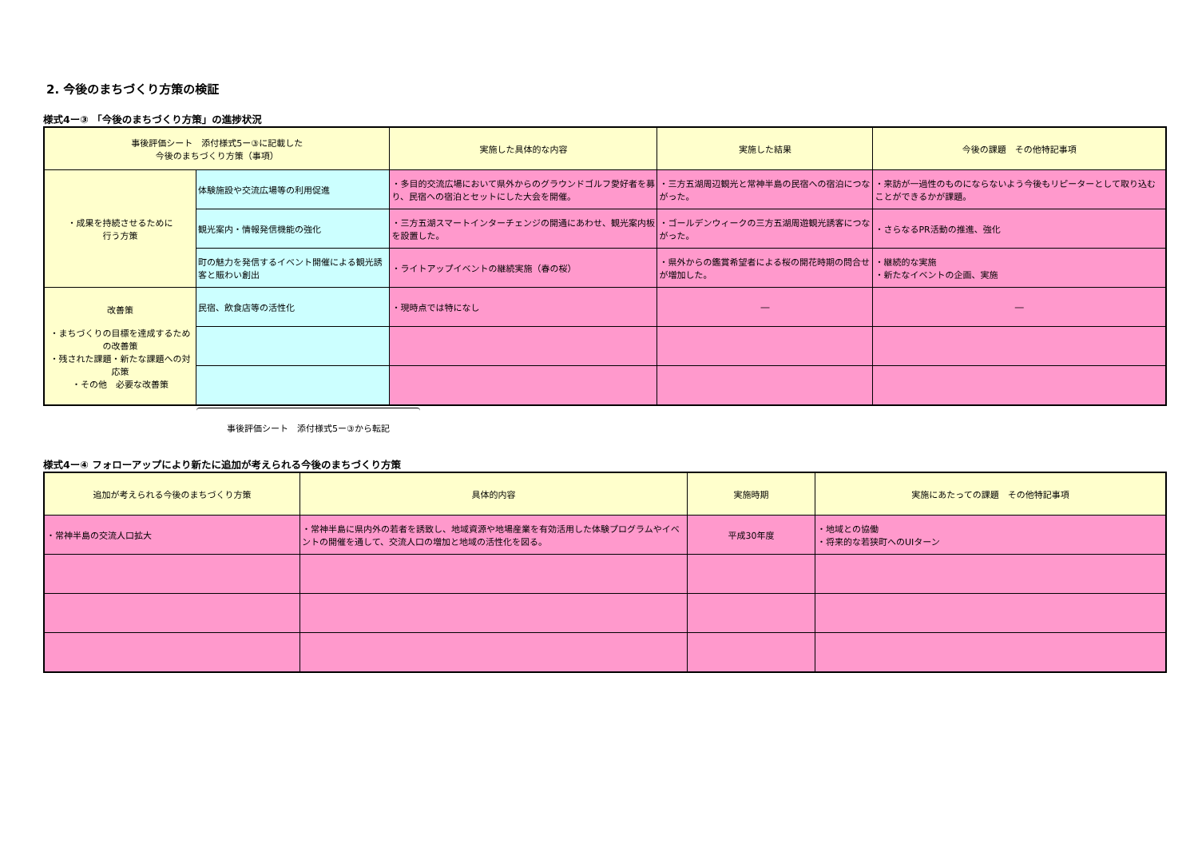2. 今後のまちづくり方策の検証
様式4ー③ 「今後のまちづくり方策」の進捗状況
| 事後評価シート 添付様式5ー③に記載した 今後のまちづくり方策（事項） | | 実施した具体的な内容 | 実施した結果 | 今後の課題 その他特記事項 |
| --- | --- | --- | --- | --- |
| ・成果を持続させるために 行う方策 | 体験施設や交流広場等の利用促進 | ・多目的交流広場において県外からのグラウンドゴルフ愛好者を募り、民宿への宿泊とセットにした大会を開催。 | ・三方五湖周辺観光と常神半島の民宿への宿泊につながった。 | ・来訪が一過性のものにならないよう今後もリピーターとして取り込むことができるかが課題。 |
| | 観光案内・情報発信機能の強化 | ・三方五湖スマートインターチェンジの開通にあわせ、観光案内板を設置した。 | ・ゴールデンウィークの三方五湖周遊観光誘客につながった。 | ・さらなるPR活動の推進、強化 |
| | 町の魅力を発信するイベント開催による観光誘客と賑わい創出 | ・ライトアップイベントの継続実施（春の桜） | ・県外からの鑑賞希望者による桜の開花時期の問合せが増加した。 | ・継続的な実施 ・新たなイベントの企画、実施 |
| 改善策 ・まちづくりの目標を達成するための改善策 ・残された課題・新たな課題への対応策 ・その他 必要な改善策 | 民宿、飲食店等の活性化 | ・現時点では特になし | ― | ― |
事後評価シート　添付様式5ー③から転記
様式4ー④ フォローアップにより新たに追加が考えられる今後のまちづくり方策
| 追加が考えられる今後のまちづくり方策 | 具体的内容 | 実施時期 | 実施にあたっての課題 その他特記事項 |
| --- | --- | --- | --- |
| ・常神半島の交流人口拡大 | ・常神半島に県内外の若者を誘致し、地域資源や地場産業を有効活用した体験プログラムやイベントの開催を通して、交流人口の増加と地域の活性化を図る。 | 平成30年度 | ・地域との協働 ・将来的な若狭町へのUIターン |